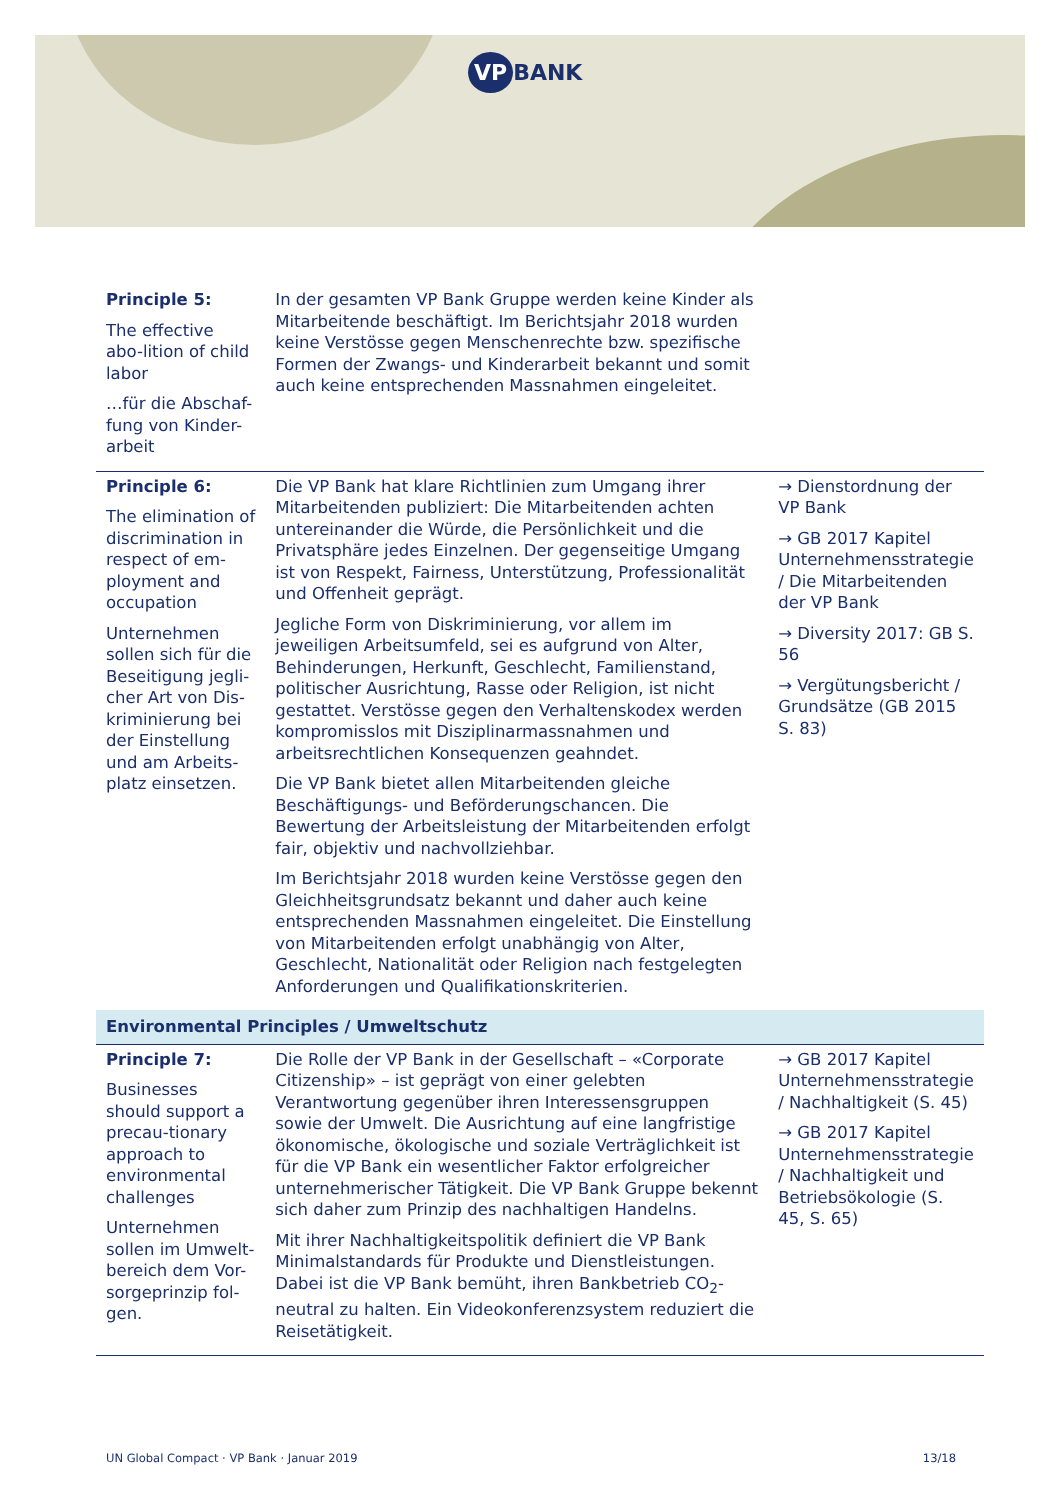VP BANK
| Principle 5: The effective abo-lition of child labor …für die Abschaf-fung von Kinder-arbeit | In der gesamten VP Bank Gruppe werden keine Kinder als Mitarbeitende beschäftigt. Im Berichtsjahr 2018 wurden keine Verstösse gegen Menschenrechte bzw. spezifische Formen der Zwangs- und Kinderarbeit bekannt und somit auch keine entsprechenden Massnahmen eingeleitet. | |
| Principle 6: The elimination of discrimination in respect of em-ployment and occupation Unternehmen sollen sich für die Beseitigung jegli-cher Art von Dis-kriminierung bei der Einstellung und am Arbeits-platz einsetzen. | Die VP Bank hat klare Richtlinien zum Umgang ihrer Mitarbeitenden publiziert: Die Mitarbeitenden achten untereinander die Würde, die Persönlichkeit und die Privatsphäre jedes Einzelnen. Der gegenseitige Umgang ist von Respekt, Fairness, Unterstützung, Professionalität und Offenheit geprägt. Jegliche Form von Diskriminierung, vor allem im jeweiligen Arbeitsumfeld, sei es aufgrund von Alter, Behinderungen, Herkunft, Geschlecht, Familienstand, politischer Ausrichtung, Rasse oder Religion, ist nicht gestattet. Verstösse gegen den Verhaltenskodex werden kompromisslos mit Disziplinarmassnahmen und arbeitsrechtlichen Konsequenzen geahndet. Die VP Bank bietet allen Mitarbeitenden gleiche Beschäftigungs- und Beförderungschancen. Die Bewertung der Arbeitsleistung der Mitarbeitenden erfolgt fair, objektiv und nachvollziehbar. Im Berichtsjahr 2018 wurden keine Verstösse gegen den Gleichheitsgrundsatz bekannt und daher auch keine entsprechenden Massnahmen eingeleitet. Die Einstellung von Mitarbeitenden erfolgt unabhängig von Alter, Geschlecht, Nationalität oder Religion nach festgelegten Anforderungen und Qualifikationskriterien. | → Dienstordnung der VP Bank → GB 2017 Kapitel Unternehmensstrategie / Die Mitarbeitenden der VP Bank → Diversity 2017: GB S. 56 → Vergütungsbericht / Grundsätze (GB 2015 S. 83) |
| Environmental Principles / Umweltschutz | | |
| Principle 7: Businesses should support a precau-tionary approach to environmental challenges Unternehmen sollen im Umwelt-bereich dem Vor-sorgeprinzip fol-gen. | Die Rolle der VP Bank in der Gesellschaft – «Corporate Citizenship» – ist geprägt von einer gelebten Verantwortung gegenüber ihren Interessensgruppen sowie der Umwelt. Die Ausrichtung auf eine langfristige ökonomische, ökologische und soziale Verträglichkeit ist für die VP Bank ein wesentlicher Faktor erfolgreicher unternehmerischer Tätigkeit. Die VP Bank Gruppe bekennt sich daher zum Prinzip des nachhaltigen Handelns. Mit ihrer Nachhaltigkeitspolitik definiert die VP Bank Minimalstandards für Produkte und Dienstleistungen. Dabei ist die VP Bank bemüht, ihren Bankbetrieb CO<sub>2</sub>-neutral zu halten. Ein Videokonferenzsystem reduziert die Reisetätigkeit. | → GB 2017 Kapitel Unternehmensstrategie / Nachhaltigkeit (S. 45) → GB 2017 Kapitel Unternehmensstrategie / Nachhaltigkeit und Betriebsökologie (S. 45, S. 65) |
UN Global Compact · VP Bank · Januar 2019 13/18